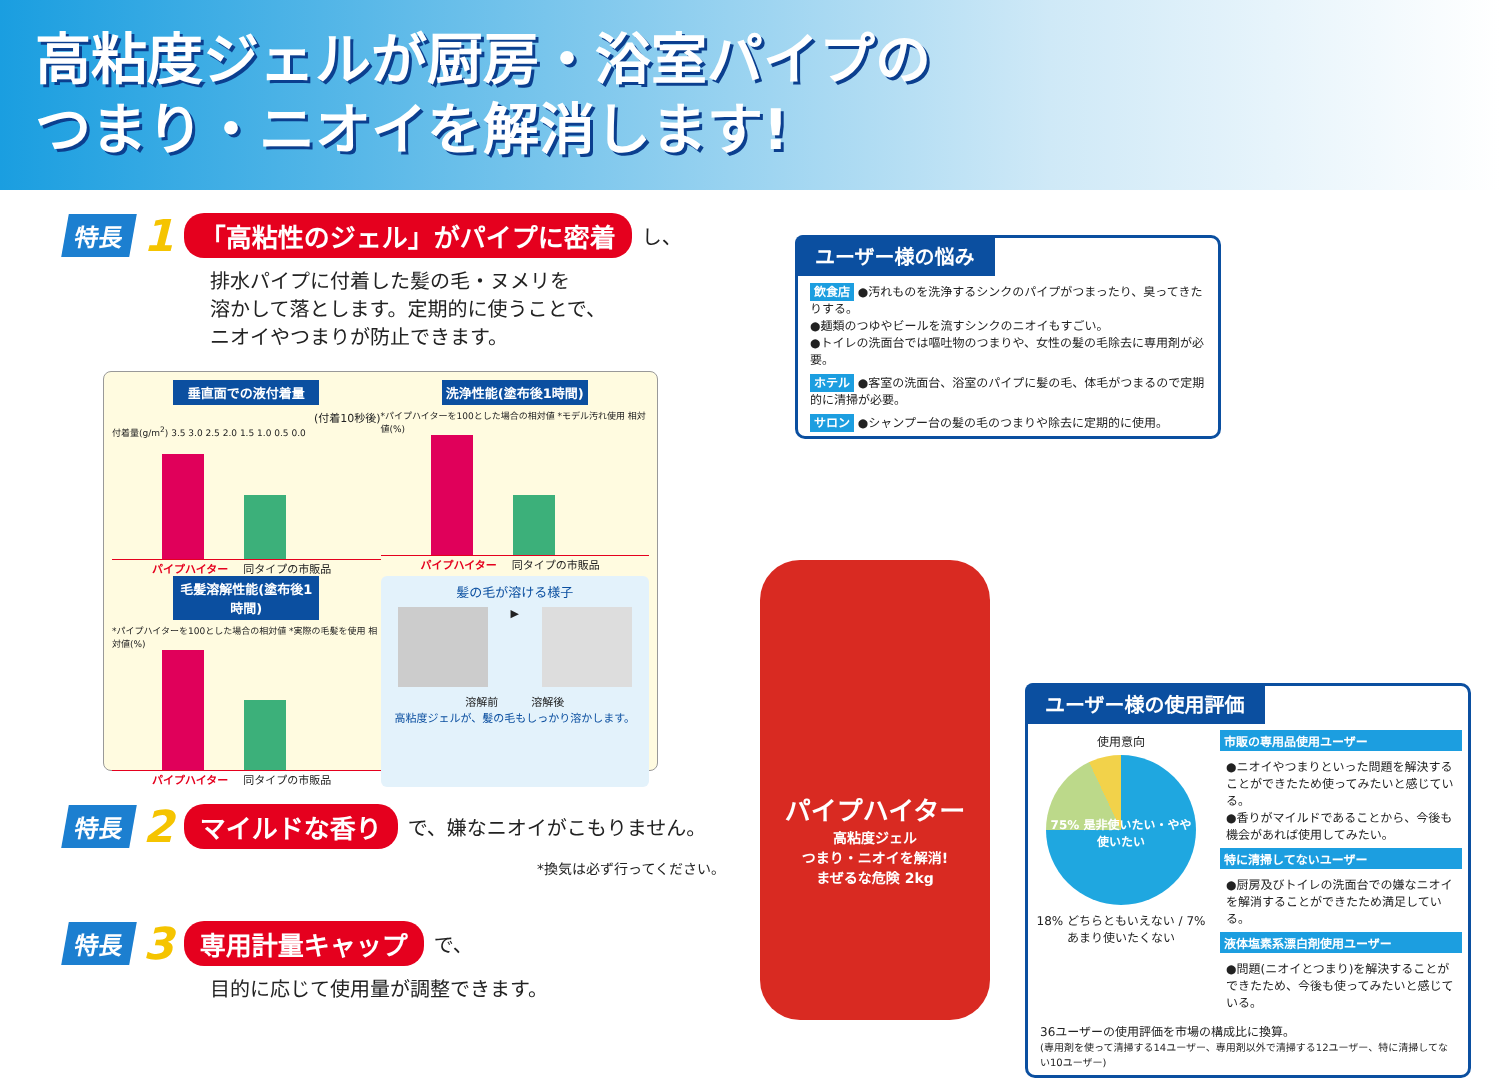高粘度ジェルが厨房・浴室パイプの
つまり・ニオイを解消します!
特長 1 「高粘性のジェル」がパイプに密着 し、
排水パイプに付着した髪の毛・ヌメリを
溶かして落とします。定期的に使うことで、
ニオイやつまりが防止できます。
垂直面での液付着量
(付着10秒後)
付着量(g/m<sup>2</sup>) 3.5 3.0 2.5 2.0 1.5 1.0 0.5 0.0
パイプハイター 同タイプの市販品
洗浄性能(塗布後1時間)
*パイプハイターを100とした場合の相対値 *モデル汚れ使用 相対値(%)
パイプハイター 同タイプの市販品
毛髪溶解性能(塗布後1時間)
*パイプハイターを100とした場合の相対値 *実際の毛髪を使用 相対値(%)
パイプハイター 同タイプの市販品
髪の毛が溶ける様子
▶
溶解前　　　溶解後
高粘度ジェルが、髪の毛もしっかり溶かします。
特長 2 マイルドな香り で、嫌なニオイがこもりません。
*換気は必ず行ってください。
特長 3 専用計量キャップ で、
目的に応じて使用量が調整できます。
ユーザー様の悩み
飲食店 ●汚れものを洗浄するシンクのパイプがつまったり、臭ってきたりする。
●麺類のつゆやビールを流すシンクのニオイもすごい。
●トイレの洗面台では嘔吐物のつまりや、女性の髪の毛除去に専用剤が必要。
ホテル ●客室の洗面台、浴室のパイプに髪の毛、体毛がつまるので定期的に清掃が必要。
サロン ●シャンプー台の髪の毛のつまりや除去に定期的に使用。
パイプハイター
高粘度ジェル
つまり・ニオイを解消!
まぜるな危険 2kg
ユーザー様の使用評価
使用意向
75% 是非使いたい・やや使いたい
18% どちらともいえない / 7% あまり使いたくない
市販の専用品使用ユーザー
●ニオイやつまりといった問題を解決することができたため使ってみたいと感じている。
●香りがマイルドであることから、今後も機会があれば使用してみたい。
特に清掃してないユーザー
●厨房及びトイレの洗面台での嫌なニオイを解消することができたため満足している。
液体塩素系漂白剤使用ユーザー
●問題(ニオイとつまり)を解決することができたため、今後も使ってみたいと感じている。
36ユーザーの使用評価を市場の構成比に換算。
(専用剤を使って清掃する14ユーザー、専用剤以外で清掃する12ユーザー、特に清掃してない10ユーザー)